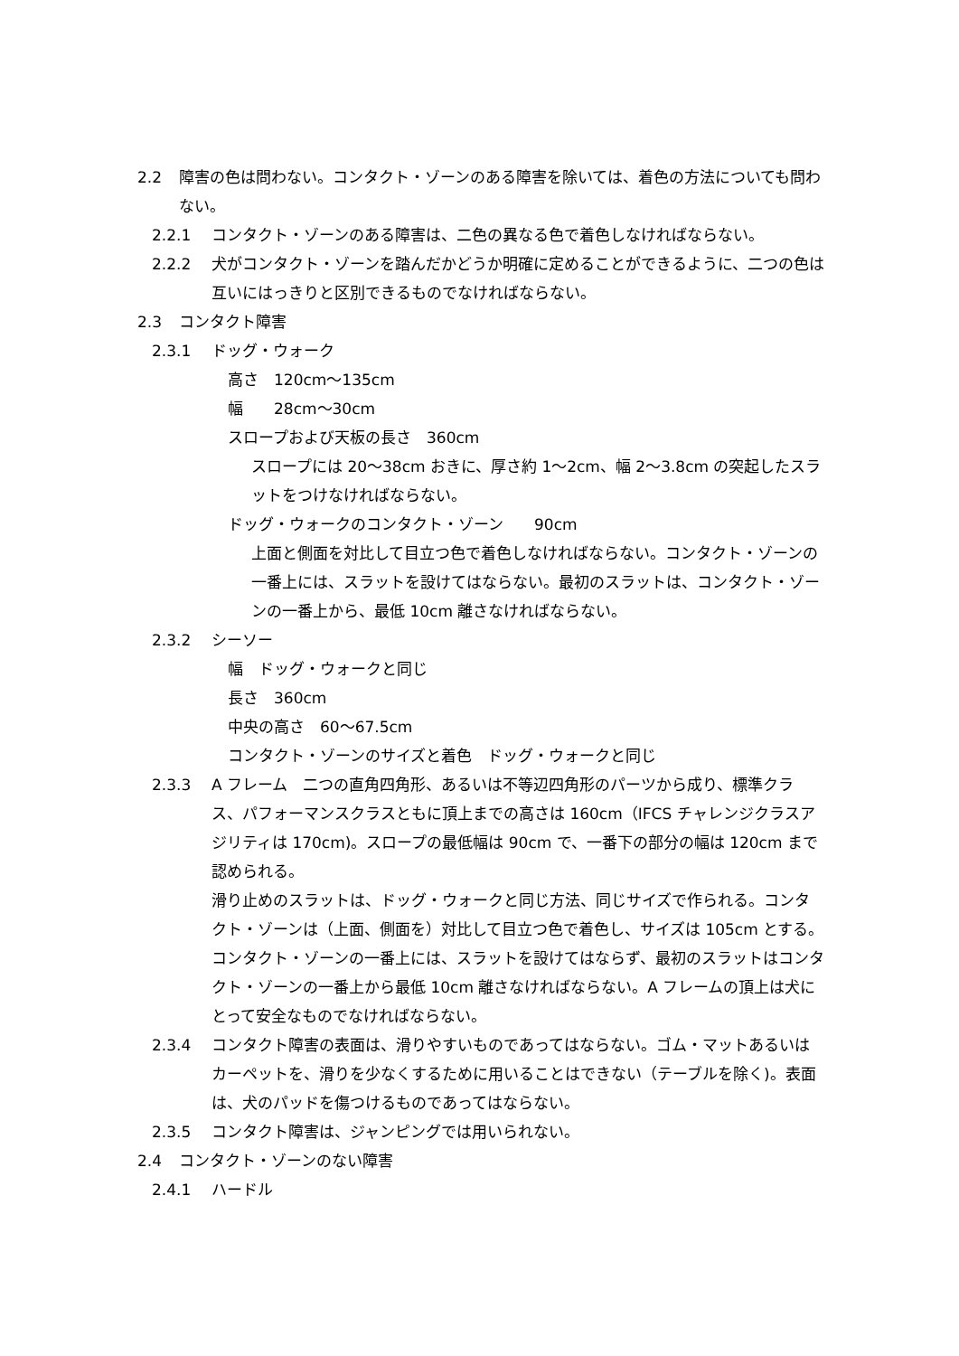2.2 障害の色は問わない。コンタクト・ゾーンのある障害を除いては、着色の方法についても問わない。
2.2.1 コンタクト・ゾーンのある障害は、二色の異なる色で着色しなければならない。
2.2.2 犬がコンタクト・ゾーンを踏んだかどうか明確に定めることができるように、二つの色は互いにはっきりと区別できるものでなければならない。
2.3 コンタクト障害
2.3.1 ドッグ・ウォーク
高さ　120cm～135cm
幅　　28cm～30cm
スロープおよび天板の長さ　360cm
スロープには 20～38cm おきに、厚さ約 1～2cm、幅 2～3.8cm の突起したスラットをつけなければならない。
ドッグ・ウォークのコンタクト・ゾーン　　90cm
上面と側面を対比して目立つ色で着色しなければならない。コンタクト・ゾーンの一番上には、スラットを設けてはならない。最初のスラットは、コンタクト・ゾーンの一番上から、最低 10cm 離さなければならない。
2.3.2 シーソー
幅　ドッグ・ウォークと同じ
長さ　360cm
中央の高さ　60～67.5cm
コンタクト・ゾーンのサイズと着色　ドッグ・ウォークと同じ
2.3.3 A フレーム　二つの直角四角形、あるいは不等辺四角形のパーツから成り、標準クラス、パフォーマンスクラスともに頂上までの高さは 160cm（IFCS チャレンジクラスアジリティは 170cm)。スロープの最低幅は 90cm で、一番下の部分の幅は 120cm まで認められる。
滑り止めのスラットは、ドッグ・ウォークと同じ方法、同じサイズで作られる。コンタクト・ゾーンは（上面、側面を）対比して目立つ色で着色し、サイズは 105cm とする。コンタクト・ゾーンの一番上には、スラットを設けてはならず、最初のスラットはコンタクト・ゾーンの一番上から最低 10cm 離さなければならない。A フレームの頂上は犬にとって安全なものでなければならない。
2.3.4 コンタクト障害の表面は、滑りやすいものであってはならない。ゴム・マットあるいはカーペットを、滑りを少なくするために用いることはできない（テーブルを除く)。表面は、犬のパッドを傷つけるものであってはならない。
2.3.5 コンタクト障害は、ジャンピングでは用いられない。
2.4 コンタクト・ゾーンのない障害
2.4.1 ハードル